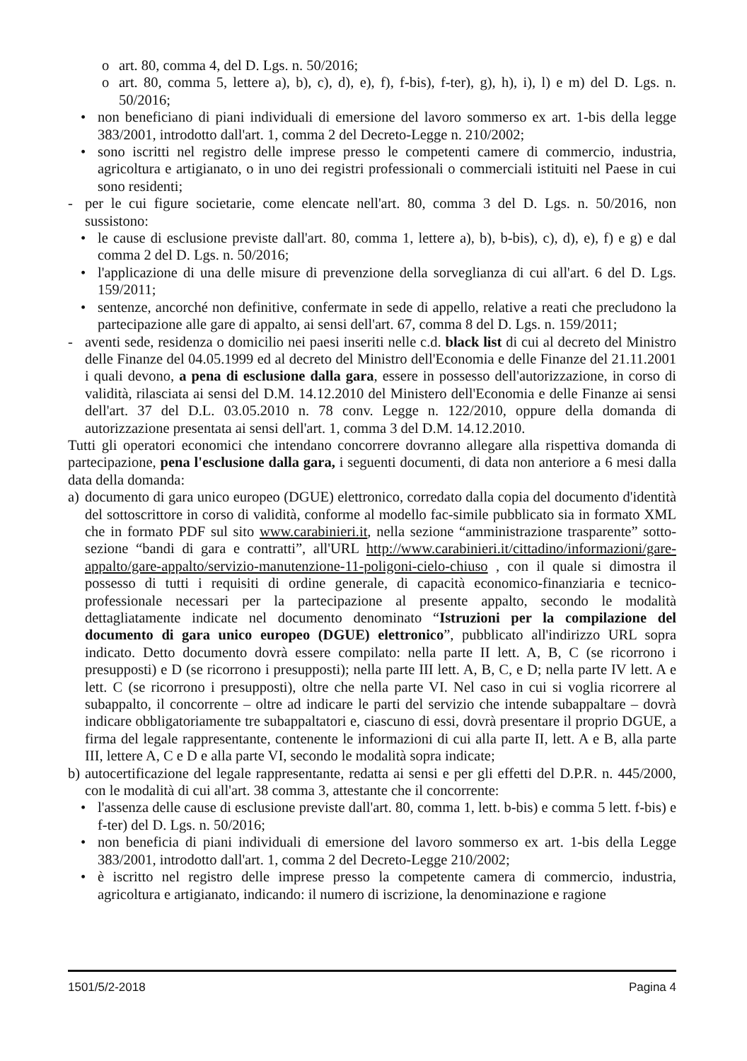o art. 80, comma 4, del D. Lgs. n. 50/2016;
o art. 80, comma 5, lettere a), b), c), d), e), f), f-bis), f-ter), g), h), i), l) e m) del D. Lgs. n. 50/2016;
• non beneficiano di piani individuali di emersione del lavoro sommerso ex art. 1-bis della legge 383/2001, introdotto dall'art. 1, comma 2 del Decreto-Legge n. 210/2002;
• sono iscritti nel registro delle imprese presso le competenti camere di commercio, industria, agricoltura e artigianato, o in uno dei registri professionali o commerciali istituiti nel Paese in cui sono residenti;
- per le cui figure societarie, come elencate nell'art. 80, comma 3 del D. Lgs. n. 50/2016, non sussistono:
• le cause di esclusione previste dall'art. 80, comma 1, lettere a), b), b-bis), c), d), e), f) e g) e dal comma 2 del D. Lgs. n. 50/2016;
• l'applicazione di una delle misure di prevenzione della sorveglianza di cui all'art. 6 del D. Lgs. 159/2011;
• sentenze, ancorché non definitive, confermate in sede di appello, relative a reati che precludono la partecipazione alle gare di appalto, ai sensi dell'art. 67, comma 8 del D. Lgs. n. 159/2011;
- aventi sede, residenza o domicilio nei paesi inseriti nelle c.d. black list di cui al decreto del Ministro delle Finanze del 04.05.1999 ed al decreto del Ministro dell'Economia e delle Finanze del 21.11.2001 i quali devono, a pena di esclusione dalla gara, essere in possesso dell'autorizzazione, in corso di validità, rilasciata ai sensi del D.M. 14.12.2010 del Ministero dell'Economia e delle Finanze ai sensi dell'art. 37 del D.L. 03.05.2010 n. 78 conv. Legge n. 122/2010, oppure della domanda di autorizzazione presentata ai sensi dell'art. 1, comma 3 del D.M. 14.12.2010.
Tutti gli operatori economici che intendano concorrere dovranno allegare alla rispettiva domanda di partecipazione, pena l'esclusione dalla gara, i seguenti documenti, di data non anteriore a 6 mesi dalla data della domanda:
a) documento di gara unico europeo (DGUE) elettronico, corredato dalla copia del documento d'identità del sottoscrittore in corso di validità, conforme al modello fac-simile pubblicato sia in formato XML che in formato PDF sul sito www.carabinieri.it, nella sezione “amministrazione trasparente” sotto-sezione “bandi di gara e contratti”, all'URL http://www.carabinieri.it/cittadino/informazioni/gare-appalto/gare-appalto/servizio-manutenzione-11-poligoni-cielo-chiuso , con il quale si dimostra il possesso di tutti i requisiti di ordine generale, di capacità economico-finanziaria e tecnico-professionale necessari per la partecipazione al presente appalto, secondo le modalità dettagliatamente indicate nel documento denominato “Istruzioni per la compilazione del documento di gara unico europeo (DGUE) elettronico”, pubblicato all'indirizzo URL sopra indicato. Detto documento dovrà essere compilato: nella parte II lett. A, B, C (se ricorrono i presupposti) e D (se ricorrono i presupposti); nella parte III lett. A, B, C, e D; nella parte IV lett. A e lett. C (se ricorrono i presupposti), oltre che nella parte VI. Nel caso in cui si voglia ricorrere al subappalto, il concorrente – oltre ad indicare le parti del servizio che intende subappaltare – dovrà indicare obbligatoriamente tre subappaltatori e, ciascuno di essi, dovrà presentare il proprio DGUE, a firma del legale rappresentante, contenente le informazioni di cui alla parte II, lett. A e B, alla parte III, lettere A, C e D e alla parte VI, secondo le modalità sopra indicate;
b) autocertificazione del legale rappresentante, redatta ai sensi e per gli effetti del D.P.R. n. 445/2000, con le modalità di cui all'art. 38 comma 3, attestante che il concorrente:
• l'assenza delle cause di esclusione previste dall'art. 80, comma 1, lett. b-bis) e comma 5 lett. f-bis) e f-ter) del D. Lgs. n. 50/2016;
• non beneficia di piani individuali di emersione del lavoro sommerso ex art. 1-bis della Legge 383/2001, introdotto dall'art. 1, comma 2 del Decreto-Legge 210/2002;
• è iscritto nel registro delle imprese presso la competente camera di commercio, industria, agricoltura e artigianato, indicando: il numero di iscrizione, la denominazione e ragione
1501/5/2-2018 Pagina 4